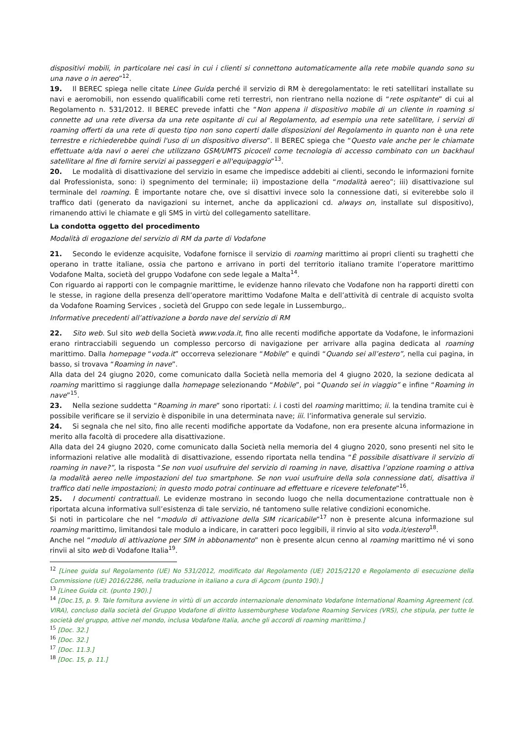dispositivi mobili, in particolare nei casi in cui i clienti si connettono automaticamente alla rete mobile quando sono su una nave o in aereo”<sup>12</sup>.
19. Il BEREC spiega nelle citate Linee Guida perché il servizio di RM è deregolamentato: le reti satellitari installate su navi e aeromobili, non essendo qualificabili come reti terrestri, non rientrano nella nozione di “rete ospitante” di cui al Regolamento n. 531/2012. Il BEREC prevede infatti che “Non appena il dispositivo mobile di un cliente in roaming si connette ad una rete diversa da una rete ospitante di cui al Regolamento, ad esempio una rete satellitare, i servizi di roaming offerti da una rete di questo tipo non sono coperti dalle disposizioni del Regolamento in quanto non è una rete terrestre e richiederebbe quindi l'uso di un dispositivo diverso”. Il BEREC spiega che “Questo vale anche per le chiamate effettuate a/da navi o aerei che utilizzano GSM/UMTS picocell come tecnologia di accesso combinato con un backhaul satellitare al fine di fornire servizi ai passeggeri e all'equipaggio”<sup>13</sup>.
20. Le modalità di disattivazione del servizio in esame che impedisce addebiti ai clienti, secondo le informazioni fornite dal Professionista, sono: i) spegnimento del terminale; ii) impostazione della “modalità aereo”; iii) disattivazione sul terminale del roaming. È importante notare che, ove si disattivi invece solo la connessione dati, si eviterebbe solo il traffico dati (generato da navigazioni su internet, anche da applicazioni cd. always on, installate sul dispositivo), rimanendo attivi le chiamate e gli SMS in virtù del collegamento satellitare.
La condotta oggetto del procedimento
Modalità di erogazione del servizio di RM da parte di Vodafone
21. Secondo le evidenze acquisite, Vodafone fornisce il servizio di roaming marittimo ai propri clienti su traghetti che operano in tratte italiane, ossia che partono e arrivano in porti del territorio italiano tramite l’operatore marittimo Vodafone Malta, società del gruppo Vodafone con sede legale a Malta<sup>14</sup>.
Con riguardo ai rapporti con le compagnie marittime, le evidenze hanno rilevato che Vodafone non ha rapporti diretti con le stesse, in ragione della presenza dell’operatore marittimo Vodafone Malta e dell’attività di centrale di acquisto svolta da Vodafone Roaming Services , società del Gruppo con sede legale in Lussemburgo,.
Informative precedenti all’attivazione a bordo nave del servizio di RM
22. Sito web. Sul sito web della Società www.voda.it, fino alle recenti modifiche apportate da Vodafone, le informazioni erano rintracciabili seguendo un complesso percorso di navigazione per arrivare alla pagina dedicata al roaming marittimo. Dalla homepage “voda.it” occorreva selezionare “Mobile” e quindi “Quando sei all’estero”, nella cui pagina, in basso, si trovava “Roaming in nave”.
Alla data del 24 giugno 2020, come comunicato dalla Società nella memoria del 4 giugno 2020, la sezione dedicata al roaming marittimo si raggiunge dalla homepage selezionando “Mobile”, poi “Quando sei in viaggio” e infine “Roaming in nave”<sup>15</sup>.
23. Nella sezione suddetta “Roaming in mare” sono riportati: i. i costi del roaming marittimo; ii. la tendina tramite cui è possibile verificare se il servizio è disponibile in una determinata nave; iii. l’informativa generale sul servizio.
24. Si segnala che nel sito, fino alle recenti modifiche apportate da Vodafone, non era presente alcuna informazione in merito alla facoltà di procedere alla disattivazione.
Alla data del 24 giugno 2020, come comunicato dalla Società nella memoria del 4 giugno 2020, sono presenti nel sito le informazioni relative alle modalità di disattivazione, essendo riportata nella tendina “È possibile disattivare il servizio di roaming in nave?”, la risposta “Se non vuoi usufruire del servizio di roaming in nave, disattiva l’opzione roaming o attiva la modalità aereo nelle impostazioni del tuo smartphone. Se non vuoi usufruire della sola connessione dati, disattiva il traffico dati nelle impostazioni; in questo modo potrai continuare ad effettuare e ricevere telefonate”<sup>16</sup>.
25. I documenti contrattuali. Le evidenze mostrano in secondo luogo che nella documentazione contrattuale non è riportata alcuna informativa sull’esistenza di tale servizio, né tantomeno sulle relative condizioni economiche.
Si noti in particolare che nel “modulo di attivazione della SIM ricaricabile”<sup>17</sup> non è presente alcuna informazione sul roaming marittimo, limitandosi tale modulo a indicare, in caratteri poco leggibili, il rinvio al sito voda.it/estero<sup>18</sup>.
Anche nel “modulo di attivazione per SIM in abbonamento” non è presente alcun cenno al roaming marittimo né vi sono rinvii al sito web di Vodafone Italia<sup>19</sup>.
<sup>12</sup> [Linee guida sul Regolamento (UE) No 531/2012, modificato dal Regolamento (UE) 2015/2120 e Regolamento di esecuzione della Commissione (UE) 2016/2286, nella traduzione in italiano a cura di Agcom (punto 190).]
<sup>13</sup> [Linee Guida cit. (punto 190).]
<sup>14</sup> [Doc.15, p. 9. Tale fornitura avviene in virtù di un accordo internazionale denominato Vodafone International Roaming Agreement (cd. VIRA), concluso dalla società del Gruppo Vodafone di diritto lussemburghese Vodafone Roaming Services (VRS), che stipula, per tutte le società del gruppo, attive nel mondo, inclusa Vodafone Italia, anche gli accordi di roaming marittimo.]
<sup>15</sup> [Doc. 32.]
<sup>16</sup> [Doc. 32.]
<sup>17</sup> [Doc. 11.3.]
<sup>18</sup> [Doc. 15, p. 11.]